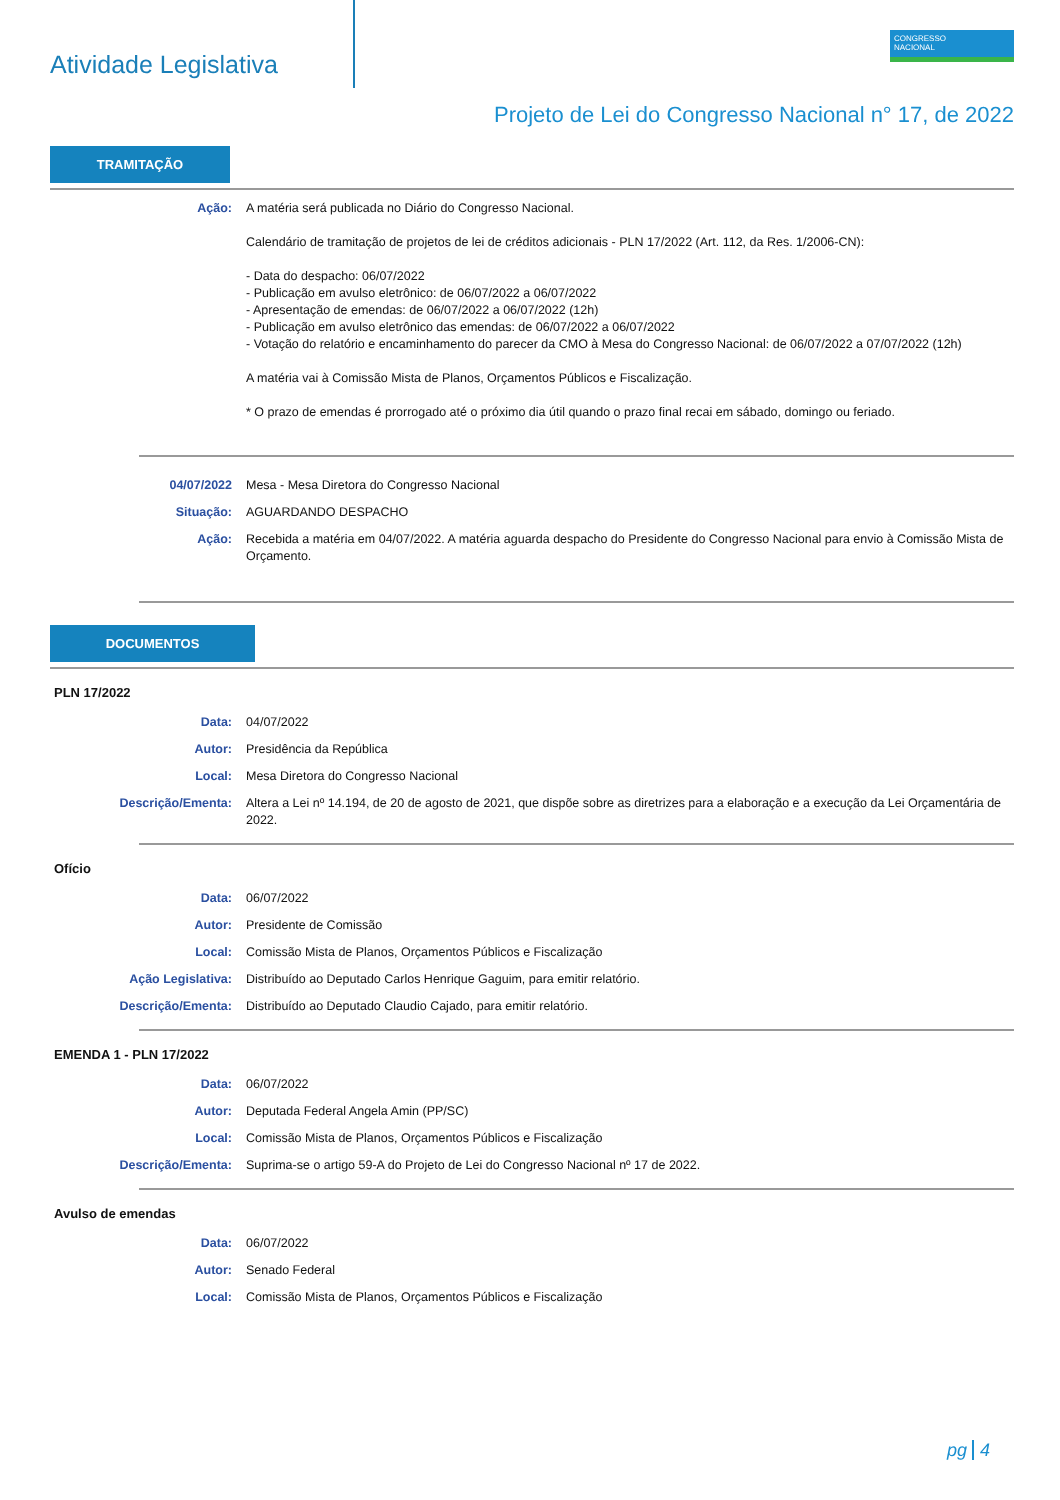Atividade Legislativa
CONGRESSO
NACIONAL
Projeto de Lei do Congresso Nacional n° 17, de 2022
TRAMITAÇÃO
Ação: A matéria será publicada no Diário do Congresso Nacional.
Calendário de tramitação de projetos de lei de créditos adicionais - PLN 17/2022 (Art. 112, da Res. 1/2006-CN):
- Data do despacho: 06/07/2022
- Publicação em avulso eletrônico: de 06/07/2022 a 06/07/2022
- Apresentação de emendas: de 06/07/2022 a 06/07/2022 (12h)
- Publicação em avulso eletrônico das emendas: de 06/07/2022 a 06/07/2022
- Votação do relatório e encaminhamento do parecer da CMO à Mesa do Congresso Nacional: de 06/07/2022 a 07/07/2022 (12h)
A matéria vai à Comissão Mista de Planos, Orçamentos Públicos e Fiscalização.
* O prazo de emendas é prorrogado até o próximo dia útil quando o prazo final recai em sábado, domingo ou feriado.
04/07/2022 Mesa - Mesa Diretora do Congresso Nacional
Situação: AGUARDANDO DESPACHO
Ação: Recebida a matéria em 04/07/2022. A matéria aguarda despacho do Presidente do Congresso Nacional para envio à Comissão Mista de Orçamento.
DOCUMENTOS
PLN 17/2022
Data: 04/07/2022
Autor: Presidência da República
Local: Mesa Diretora do Congresso Nacional
Descrição/Ementa: Altera a Lei nº 14.194, de 20 de agosto de 2021, que dispõe sobre as diretrizes para a elaboração e a execução da Lei Orçamentária de 2022.
Ofício
Data: 06/07/2022
Autor: Presidente de Comissão
Local: Comissão Mista de Planos, Orçamentos Públicos e Fiscalização
Ação Legislativa: Distribuído ao Deputado Carlos Henrique Gaguim, para emitir relatório.
Descrição/Ementa: Distribuído ao Deputado Claudio Cajado, para emitir relatório.
EMENDA 1 - PLN 17/2022
Data: 06/07/2022
Autor: Deputada Federal Angela Amin (PP/SC)
Local: Comissão Mista de Planos, Orçamentos Públicos e Fiscalização
Descrição/Ementa: Suprima-se o artigo 59-A do Projeto de Lei do Congresso Nacional nº 17 de 2022.
Avulso de emendas
Data: 06/07/2022
Autor: Senado Federal
Local: Comissão Mista de Planos, Orçamentos Públicos e Fiscalização
pg 4